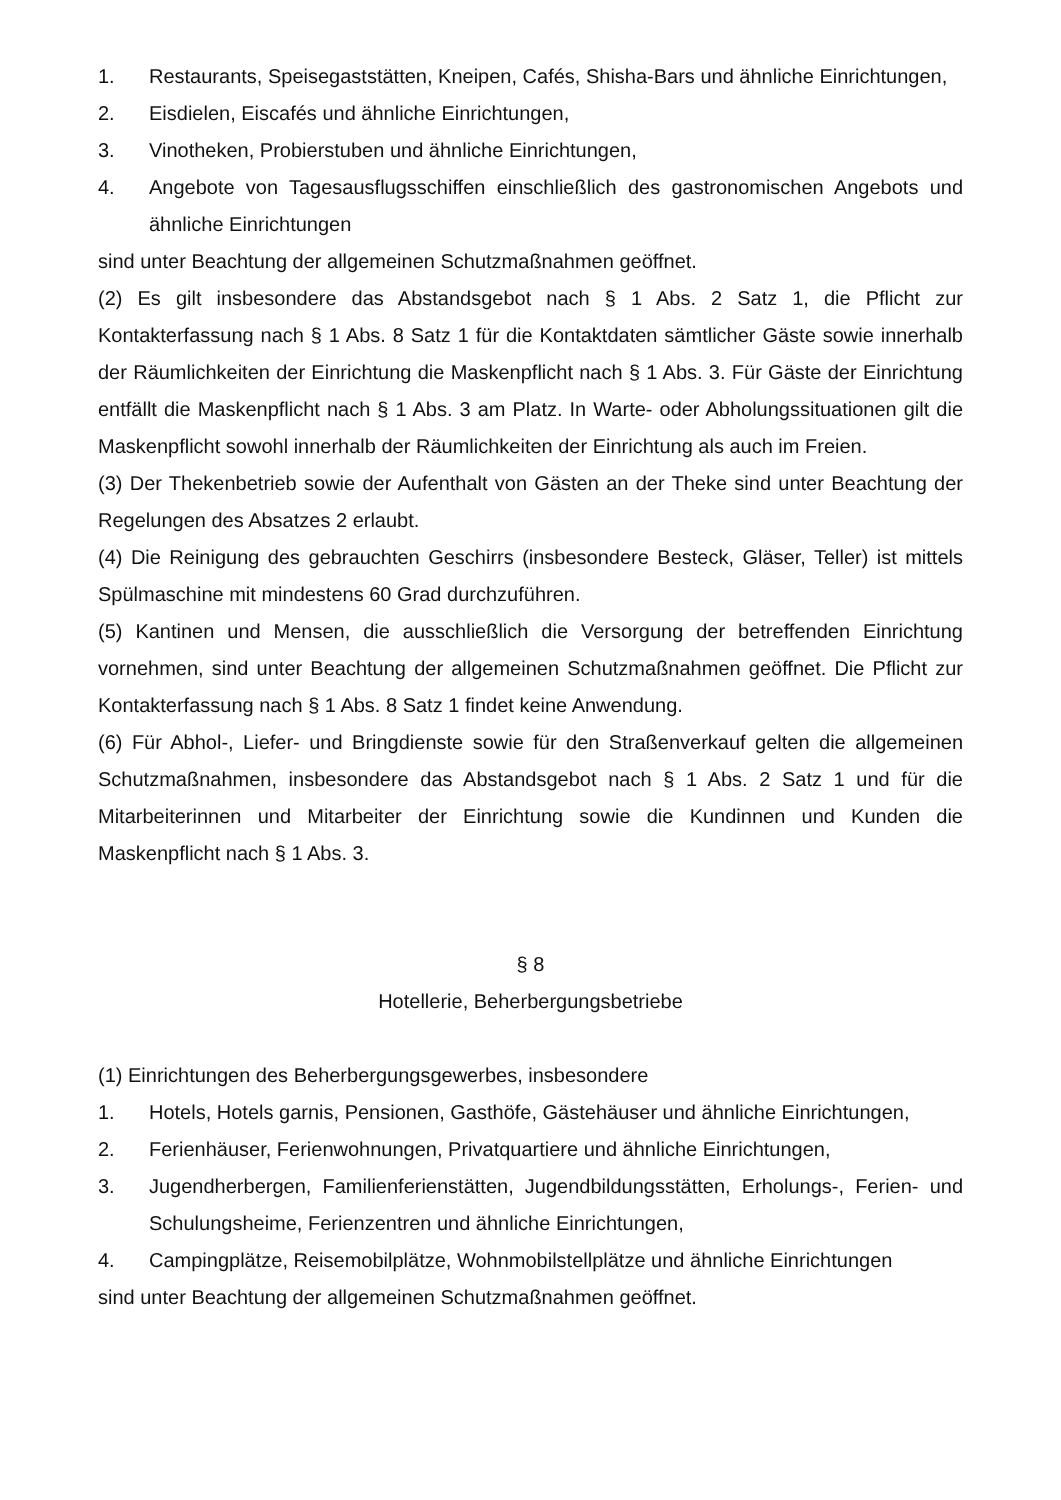1. Restaurants, Speisegaststätten, Kneipen, Cafés, Shisha-Bars und ähnliche Einrichtungen,
2. Eisdielen, Eiscafés und ähnliche Einrichtungen,
3. Vinotheken, Probierstuben und ähnliche Einrichtungen,
4. Angebote von Tagesausflugsschiffen einschließlich des gastronomischen Angebots und ähnliche Einrichtungen
sind unter Beachtung der allgemeinen Schutzmaßnahmen geöffnet.
(2) Es gilt insbesondere das Abstandsgebot nach § 1 Abs. 2 Satz 1, die Pflicht zur Kontakterfassung nach § 1 Abs. 8 Satz 1 für die Kontaktdaten sämtlicher Gäste sowie innerhalb der Räumlichkeiten der Einrichtung die Maskenpflicht nach § 1 Abs. 3. Für Gäste der Einrichtung entfällt die Maskenpflicht nach § 1 Abs. 3 am Platz. In Warte- oder Abholungssituationen gilt die Maskenpflicht sowohl innerhalb der Räumlichkeiten der Einrichtung als auch im Freien.
(3) Der Thekenbetrieb sowie der Aufenthalt von Gästen an der Theke sind unter Beachtung der Regelungen des Absatzes 2 erlaubt.
(4) Die Reinigung des gebrauchten Geschirrs (insbesondere Besteck, Gläser, Teller) ist mittels Spülmaschine mit mindestens 60 Grad durchzuführen.
(5) Kantinen und Mensen, die ausschließlich die Versorgung der betreffenden Einrichtung vornehmen, sind unter Beachtung der allgemeinen Schutzmaßnahmen geöffnet. Die Pflicht zur Kontakterfassung nach § 1 Abs. 8 Satz 1 findet keine Anwendung.
(6) Für Abhol-, Liefer- und Bringdienste sowie für den Straßenverkauf gelten die allgemeinen Schutzmaßnahmen, insbesondere das Abstandsgebot nach § 1 Abs. 2 Satz 1 und für die Mitarbeiterinnen und Mitarbeiter der Einrichtung sowie die Kundinnen und Kunden die Maskenpflicht nach § 1 Abs. 3.
§ 8
Hotellerie, Beherbergungsbetriebe
(1) Einrichtungen des Beherbergungsgewerbes, insbesondere
1. Hotels, Hotels garnis, Pensionen, Gasthöfe, Gästehäuser und ähnliche Einrichtungen,
2. Ferienhäuser, Ferienwohnungen, Privatquartiere und ähnliche Einrichtungen,
3. Jugendherbergen, Familienferienstätten, Jugendbildungsstätten, Erholungs-, Ferien- und Schulungsheime, Ferienzentren und ähnliche Einrichtungen,
4. Campingplätze, Reisemobilplätze, Wohnmobilstellplätze und ähnliche Einrichtungen
sind unter Beachtung der allgemeinen Schutzmaßnahmen geöffnet.